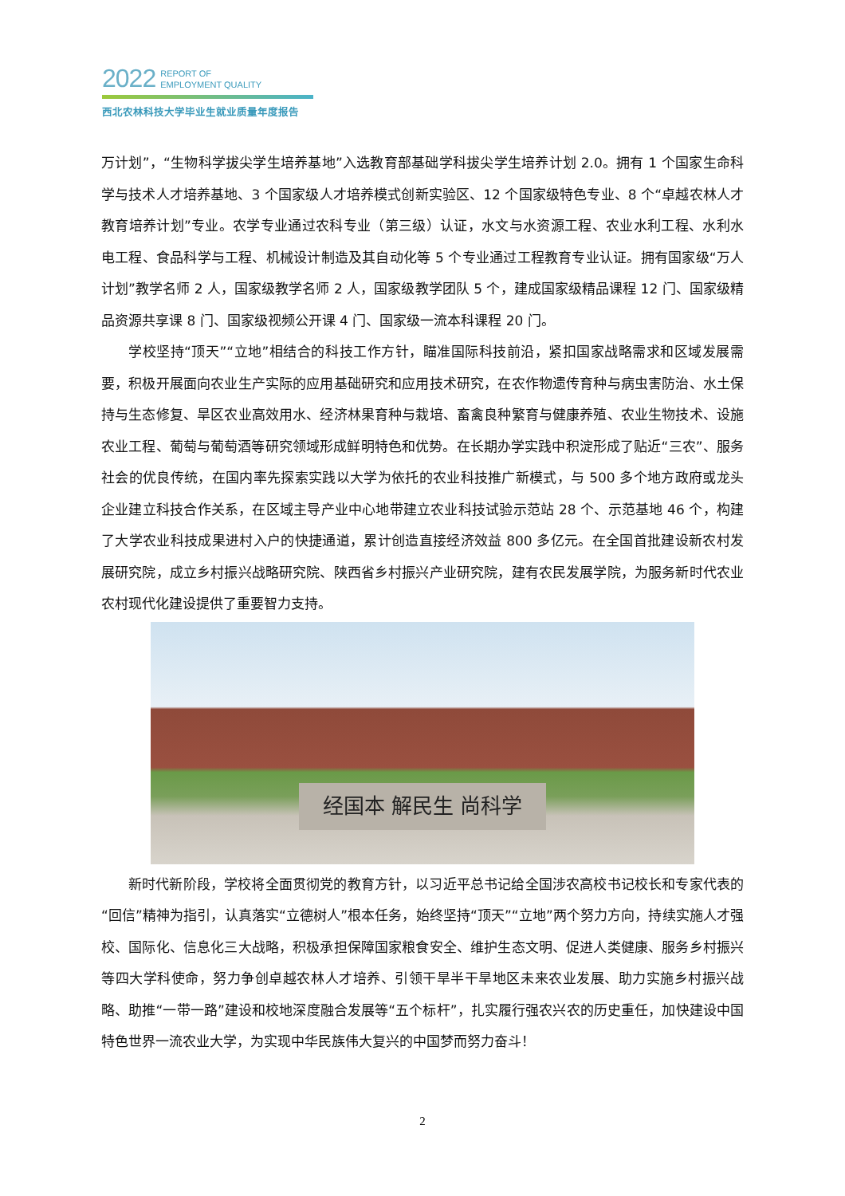2022 REPORT OF
EMPLOYMENT QUALITY
西北农林科技大学毕业生就业质量年度报告
万计划”，“生物科学拔尖学生培养基地”入选教育部基础学科拔尖学生培养计划 2.0。拥有 1 个国家生命科学与技术人才培养基地、3 个国家级人才培养模式创新实验区、12 个国家级特色专业、8 个“卓越农林人才教育培养计划”专业。农学专业通过农科专业（第三级）认证，水文与水资源工程、农业水利工程、水利水电工程、食品科学与工程、机械设计制造及其自动化等 5 个专业通过工程教育专业认证。拥有国家级“万人计划”教学名师 2 人，国家级教学名师 2 人，国家级教学团队 5 个，建成国家级精品课程 12 门、国家级精品资源共享课 8 门、国家级视频公开课 4 门、国家级一流本科课程 20 门。
学校坚持“顶天”“立地”相结合的科技工作方针，瞄准国际科技前沿，紧扣国家战略需求和区域发展需要，积极开展面向农业生产实际的应用基础研究和应用技术研究，在农作物遗传育种与病虫害防治、水土保持与生态修复、旱区农业高效用水、经济林果育种与栽培、畜禽良种繁育与健康养殖、农业生物技术、设施农业工程、葡萄与葡萄酒等研究领域形成鲜明特色和优势。在长期办学实践中积淀形成了贴近“三农”、服务社会的优良传统，在国内率先探索实践以大学为依托的农业科技推广新模式，与 500 多个地方政府或龙头企业建立科技合作关系，在区域主导产业中心地带建立农业科技试验示范站 28 个、示范基地 46 个，构建了大学农业科技成果进村入户的快捷通道，累计创造直接经济效益 800 多亿元。在全国首批建设新农村发展研究院，成立乡村振兴战略研究院、陕西省乡村振兴产业研究院，建有农民发展学院，为服务新时代农业农村现代化建设提供了重要智力支持。
经国本 解民生 尚科学
新时代新阶段，学校将全面贯彻党的教育方针，以习近平总书记给全国涉农高校书记校长和专家代表的“回信”精神为指引，认真落实“立德树人”根本任务，始终坚持“顶天”“立地”两个努力方向，持续实施人才强校、国际化、信息化三大战略，积极承担保障国家粮食安全、维护生态文明、促进人类健康、服务乡村振兴等四大学科使命，努力争创卓越农林人才培养、引领干旱半干旱地区未来农业发展、助力实施乡村振兴战略、助推“一带一路”建设和校地深度融合发展等“五个标杆”，扎实履行强农兴农的历史重任，加快建设中国特色世界一流农业大学，为实现中华民族伟大复兴的中国梦而努力奋斗！
2